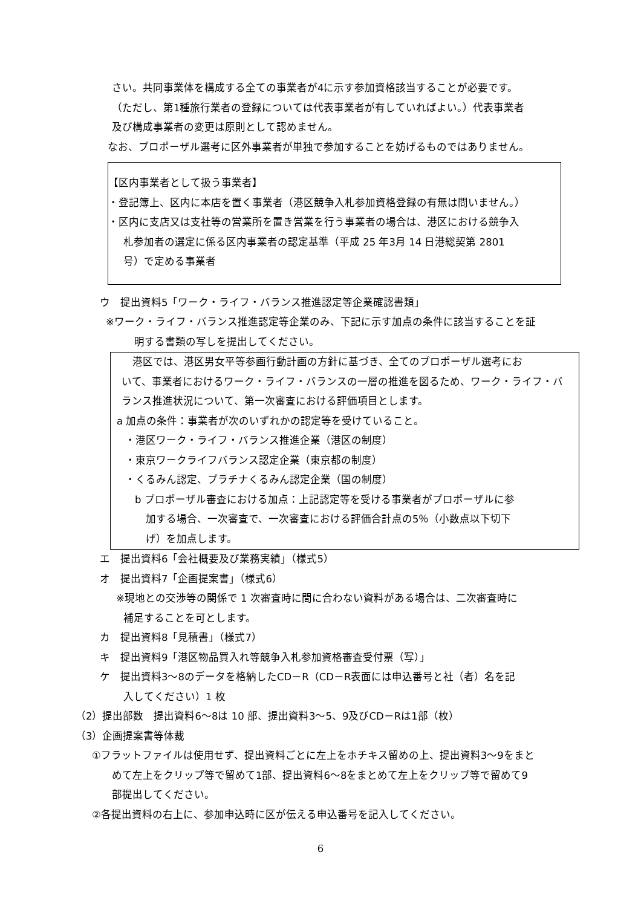さい。共同事業体を構成する全ての事業者が4に示す参加資格該当することが必要です。
（ただし、第1種旅行業者の登録については代表事業者が有していればよい。）代表事業者
及び構成事業者の変更は原則として認めません。
なお、プロポーザル選考に区外事業者が単独で参加することを妨げるものではありません。
【区内事業者として扱う事業者】
・登記簿上、区内に本店を置く事業者（港区競争入札参加資格登録の有無は問いません。）
・区内に支店又は支社等の営業所を置き営業を行う事業者の場合は、港区における競争入
札参加者の選定に係る区内事業者の認定基準（平成 25 年3月 14 日港総契第 2801
号）で定める事業者
ウ　提出資料5「ワーク・ライフ・バランス推進認定等企業確認書類」
※ワーク・ライフ・バランス推進認定等企業のみ、下記に示す加点の条件に該当することを証
明する書類の写しを提出してください。
港区では、港区男女平等参画行動計画の方針に基づき、全てのプロポーザル選考にお
いて、事業者におけるワーク・ライフ・バランスの一層の推進を図るため、ワーク・ライフ・バ
ランス推進状況について、第一次審査における評価項目とします。
a 加点の条件：事業者が次のいずれかの認定等を受けていること。
・港区ワーク・ライフ・バランス推進企業（港区の制度）
・東京ワークライフバランス認定企業（東京都の制度）
・くるみん認定、プラチナくるみん認定企業（国の制度）
b プロポーザル審査における加点：上記認定等を受ける事業者がプロポーザルに参
加する場合、一次審査で、一次審査における評価合計点の5％（小数点以下切下
げ）を加点します。
エ　提出資料6「会社概要及び業務実績」（様式5）
オ　提出資料7「企画提案書」（様式6）
※現地との交渉等の関係で 1 次審査時に間に合わない資料がある場合は、二次審査時に
補足することを可とします。
カ　提出資料8「見積書」（様式7）
キ　提出資料9「港区物品買入れ等競争入札参加資格審査受付票（写）」
ケ　提出資料3～8のデータを格納したCD－R（CD－R表面には申込番号と社（者）名を記
入してください）1 枚
（2）提出部数　提出資料6～8は 10 部、提出資料3～5、9及びCD－Rは1部（枚）
（3）企画提案書等体裁
①フラットファイルは使用せず、提出資料ごとに左上をホチキス留めの上、提出資料3～9をまと
めて左上をクリップ等で留めて1部、提出資料6～8をまとめて左上をクリップ等で留めて9
部提出してください。
②各提出資料の右上に、参加申込時に区が伝える申込番号を記入してください。
6